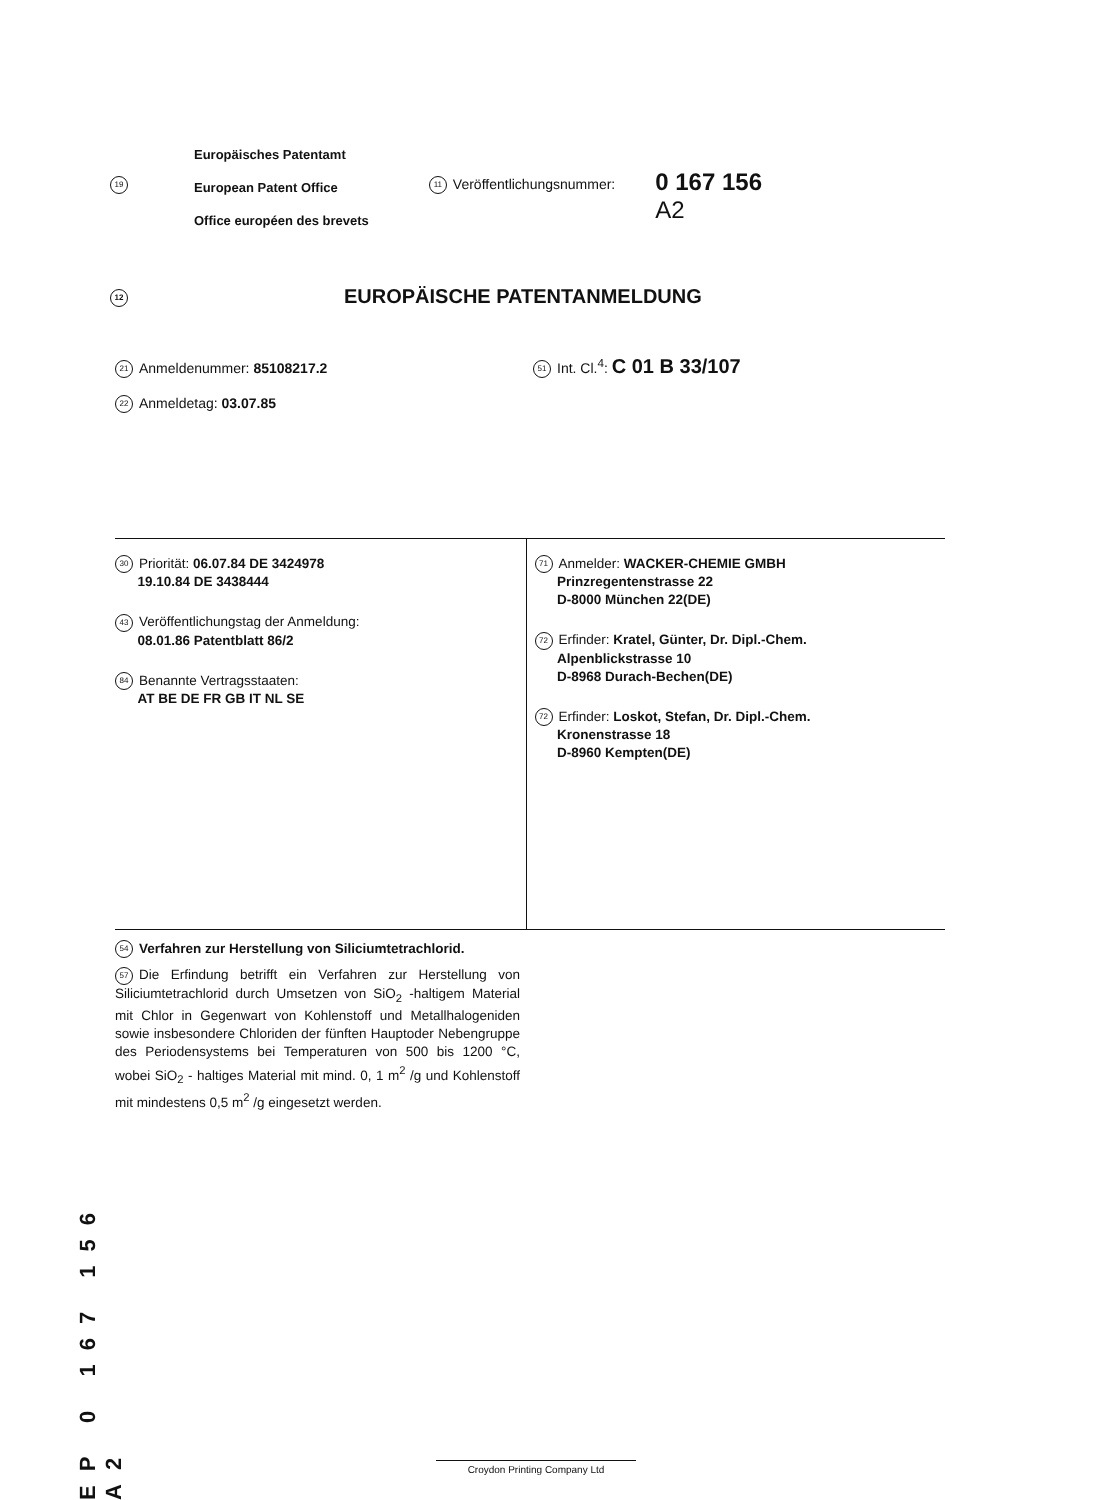19
Europäisches Patentamt
European Patent Office
Office européen des brevets
11 Veröffentlichungsnummer:
0 167 156
A2
12 EUROPÄISCHE PATENTANMELDUNG
21 Anmeldenummer: 85108217.2
22 Anmeldetag: 03.07.85
51 Int. Cl.<sup>4</sup>: C 01 B 33/107
30 Priorität: 06.07.84 DE 3424978
19.10.84 DE 3438444
43 Veröffentlichungstag der Anmeldung:
08.01.86 Patentblatt 86/2
84 Benannte Vertragsstaaten:
AT BE DE FR GB IT NL SE
71 Anmelder: WACKER-CHEMIE GMBH
Prinzregentenstrasse 22
D-8000 München 22(DE)
72 Erfinder: Kratel, Günter, Dr. Dipl.-Chem.
Alpenblickstrasse 10
D-8968 Durach-Bechen(DE)
72 Erfinder: Loskot, Stefan, Dr. Dipl.-Chem.
Kronenstrasse 18
D-8960 Kempten(DE)
54 Verfahren zur Herstellung von Siliciumtetrachlorid.
57 Die Erfindung betrifft ein Verfahren zur Herstellung von Siliciumtetrachlorid durch Umsetzen von SiO<sub>2</sub> -haltigem Material mit Chlor in Gegenwart von Kohlenstoff und Metallhalogeniden sowie insbesondere Chloriden der fünften Hauptoder Nebengruppe des Periodensystems bei Temperaturen von 500 bis 1200 °C, wobei SiO<sub>2</sub> - haltiges Material mit mind. 0, 1 m<sup>2</sup> /g und Kohlenstoff mit mindestens 0,5 m<sup>2</sup> /g eingesetzt werden.
EP 0 167 156 A2
Croydon Printing Company Ltd